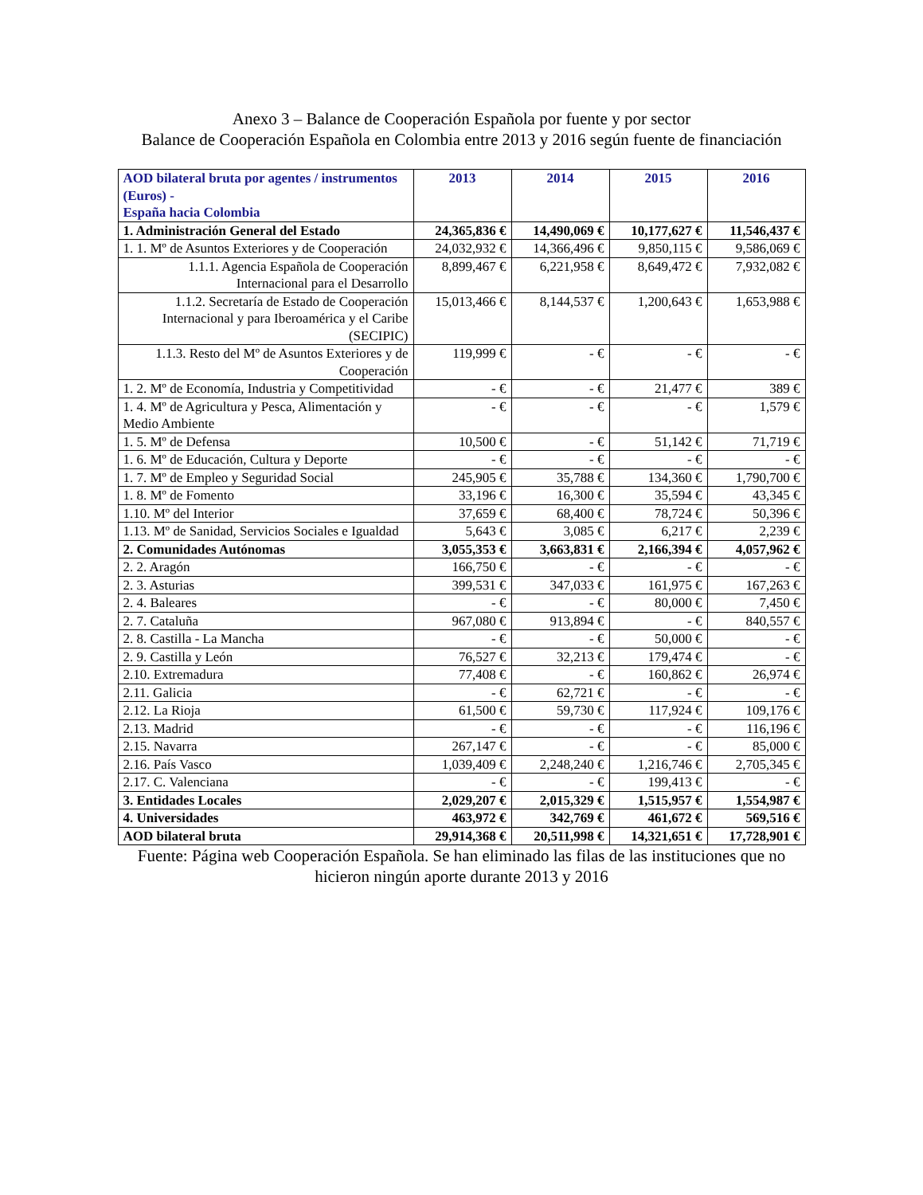Anexo 3 – Balance de Cooperación Española por fuente y por sector
Balance de Cooperación Española en Colombia entre 2013 y 2016 según fuente de financiación
| AOD bilateral bruta por agentes / instrumentos (Euros) - España hacia Colombia | 2013 | 2014 | 2015 | 2016 |
| --- | --- | --- | --- | --- |
| 1. Administración General del Estado | 24,365,836 € | 14,490,069 € | 10,177,627 € | 11,546,437 € |
| 1. 1. Mº de Asuntos Exteriores y de Cooperación | 24,032,932 € | 14,366,496 € | 9,850,115 € | 9,586,069 € |
| 1.1.1. Agencia Española de Cooperación Internacional para el Desarrollo | 8,899,467 € | 6,221,958 € | 8,649,472 € | 7,932,082 € |
| 1.1.2. Secretaría de Estado de Cooperación Internacional y para Iberoamérica y el Caribe (SECIPIC) | 15,013,466 € | 8,144,537 € | 1,200,643 € | 1,653,988 € |
| 1.1.3. Resto del Mº de Asuntos Exteriores y de Cooperación | 119,999 € | - € | - € | - € |
| 1. 2. Mº de Economía, Industria y Competitividad | - € | - € | 21,477 € | 389 € |
| 1. 4. Mº de Agricultura y Pesca, Alimentación y Medio Ambiente | - € | - € | - € | 1,579 € |
| 1. 5. Mº de Defensa | 10,500 € | - € | 51,142 € | 71,719 € |
| 1. 6. Mº de Educación, Cultura y Deporte | - € | - € | - € | - € |
| 1. 7. Mº de Empleo y Seguridad Social | 245,905 € | 35,788 € | 134,360 € | 1,790,700 € |
| 1. 8. Mº de Fomento | 33,196 € | 16,300 € | 35,594 € | 43,345 € |
| 1.10. Mº del Interior | 37,659 € | 68,400 € | 78,724 € | 50,396 € |
| 1.13. Mº de Sanidad, Servicios Sociales e Igualdad | 5,643 € | 3,085 € | 6,217 € | 2,239 € |
| 2. Comunidades Autónomas | 3,055,353 € | 3,663,831 € | 2,166,394 € | 4,057,962 € |
| 2. 2. Aragón | 166,750 € | - € | - € | - € |
| 2. 3. Asturias | 399,531 € | 347,033 € | 161,975 € | 167,263 € |
| 2. 4. Baleares | - € | - € | 80,000 € | 7,450 € |
| 2. 7. Cataluña | 967,080 € | 913,894 € | - € | 840,557 € |
| 2. 8. Castilla - La Mancha | - € | - € | 50,000 € | - € |
| 2. 9. Castilla y León | 76,527 € | 32,213 € | 179,474 € | - € |
| 2.10. Extremadura | 77,408 € | - € | 160,862 € | 26,974 € |
| 2.11. Galicia | - € | 62,721 € | - € | - € |
| 2.12. La Rioja | 61,500 € | 59,730 € | 117,924 € | 109,176 € |
| 2.13. Madrid | - € | - € | - € | 116,196 € |
| 2.15. Navarra | 267,147 € | - € | - € | 85,000 € |
| 2.16. País Vasco | 1,039,409 € | 2,248,240 € | 1,216,746 € | 2,705,345 € |
| 2.17. C. Valenciana | - € | - € | 199,413 € | - € |
| 3. Entidades Locales | 2,029,207 € | 2,015,329 € | 1,515,957 € | 1,554,987 € |
| 4. Universidades | 463,972 € | 342,769 € | 461,672 € | 569,516 € |
| AOD bilateral bruta | 29,914,368 € | 20,511,998 € | 14,321,651 € | 17,728,901 € |
Fuente: Página web Cooperación Española. Se han eliminado las filas de las instituciones que no hicieron ningún aporte durante 2013 y 2016